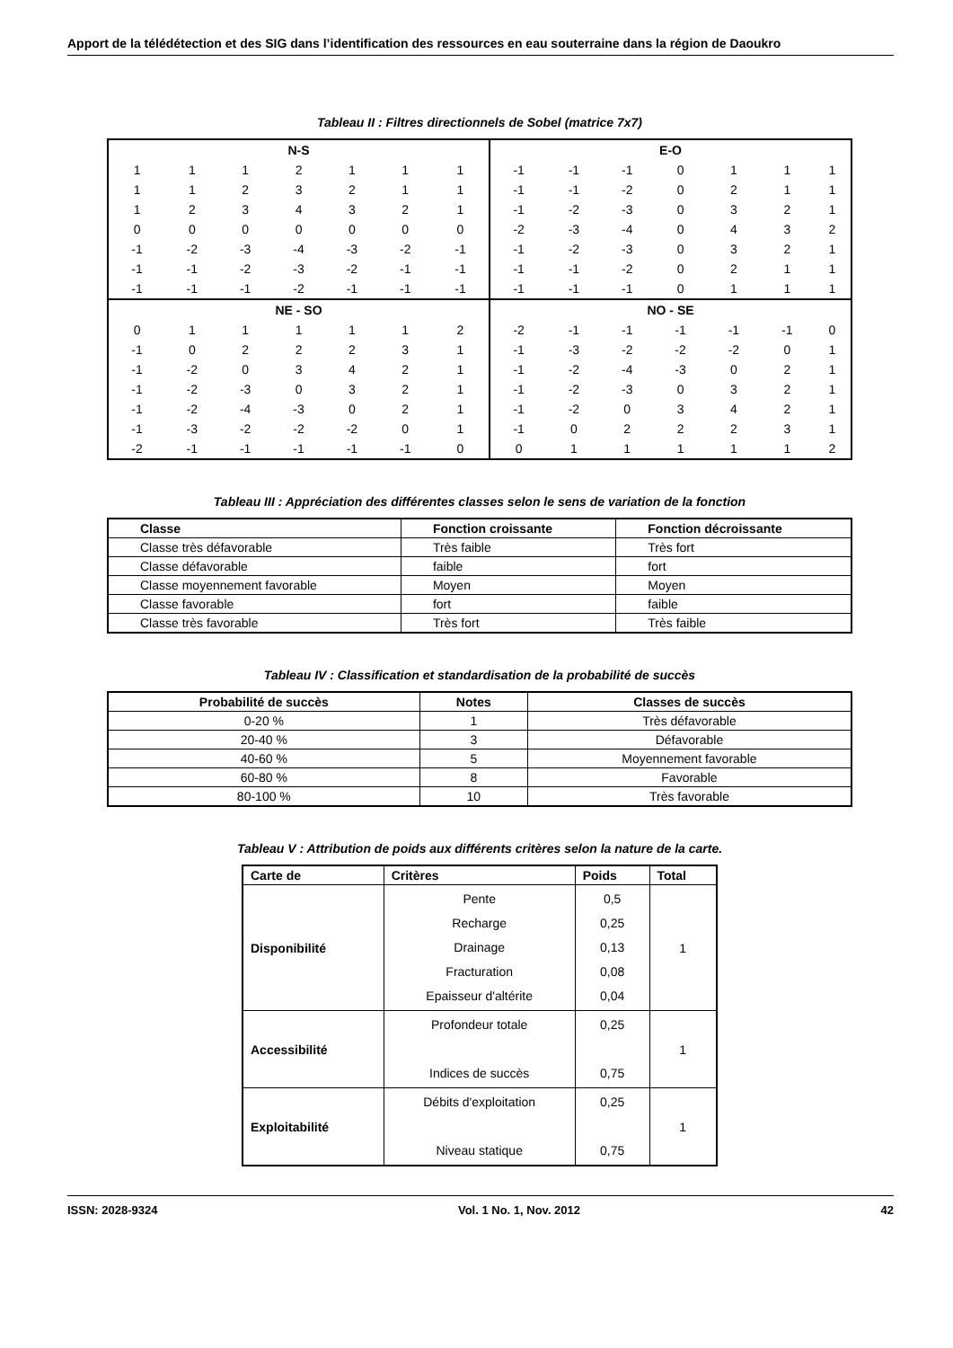Apport de la télédétection et des SIG dans l’identification des ressources en eau souterraine dans la région de Daoukro
Tableau II : Filtres directionnels de Sobel (matrice 7x7)
| N-S | | | | | | | E-O | | | | | | |
| 1 | 1 | 1 | 2 | 1 | 1 | 1 | -1 | -1 | -1 | 0 | 1 | 1 | 1 |
| 1 | 1 | 2 | 3 | 2 | 1 | 1 | -1 | -1 | -2 | 0 | 2 | 1 | 1 |
| 1 | 2 | 3 | 4 | 3 | 2 | 1 | -1 | -2 | -3 | 0 | 3 | 2 | 1 |
| 0 | 0 | 0 | 0 | 0 | 0 | 0 | -2 | -3 | -4 | 0 | 4 | 3 | 2 |
| -1 | -2 | -3 | -4 | -3 | -2 | -1 | -1 | -2 | -3 | 0 | 3 | 2 | 1 |
| -1 | -1 | -2 | -3 | -2 | -1 | -1 | -1 | -1 | -2 | 0 | 2 | 1 | 1 |
| -1 | -1 | -1 | -2 | -1 | -1 | -1 | -1 | -1 | -1 | 0 | 1 | 1 | 1 |
| NE - SO | | | | | | | NO - SE | | | | | | |
| 0 | 1 | 1 | 1 | 1 | 1 | 2 | -2 | -1 | -1 | -1 | -1 | -1 | 0 |
| -1 | 0 | 2 | 2 | 2 | 3 | 1 | -1 | -3 | -2 | -2 | -2 | 0 | 1 |
| -1 | -2 | 0 | 3 | 4 | 2 | 1 | -1 | -2 | -4 | -3 | 0 | 2 | 1 |
| -1 | -2 | -3 | 0 | 3 | 2 | 1 | -1 | -2 | -3 | 0 | 3 | 2 | 1 |
| -1 | -2 | -4 | -3 | 0 | 2 | 1 | -1 | -2 | 0 | 3 | 4 | 2 | 1 |
| -1 | -3 | -2 | -2 | -2 | 0 | 1 | -1 | 0 | 2 | 2 | 2 | 3 | 1 |
| -2 | -1 | -1 | -1 | -1 | -1 | 0 | 0 | 1 | 1 | 1 | 1 | 1 | 2 |
Tableau III : Appréciation des différentes classes selon le sens de variation de la fonction
| Classe | Fonction croissante | Fonction décroissante |
| Classe très défavorable | Très faible | Très fort |
| Classe défavorable | faible | fort |
| Classe moyennement favorable | Moyen | Moyen |
| Classe favorable | fort | faible |
| Classe très favorable | Très fort | Très faible |
Tableau IV : Classification et standardisation de la probabilité de succès
| Probabilité de succès | Notes | Classes de succès |
| --- | --- | --- |
| 0-20 % | 1 | Très défavorable |
| 20-40 % | 3 | Défavorable |
| 40-60 % | 5 | Moyennement favorable |
| 60-80 % | 8 | Favorable |
| 80-100 % | 10 | Très favorable |
Tableau V : Attribution de poids aux différents critères selon la nature de la carte.
| Carte de | Critères | Poids | Total |
| --- | --- | --- | --- |
| Disponibilité | Pente Recharge Drainage Fracturation Epaisseur d'altérite | 0,5 0,25 0,13 0,08 0,04 | 1 |
| Accessibilité | Profondeur totale Indices de succès | 0,25 0,75 | 1 |
| Exploitabilité | Débits d'exploitation Niveau statique | 0,25 0,75 | 1 |
ISSN: 2028-9324 Vol. 1 No. 1, Nov. 2012 42